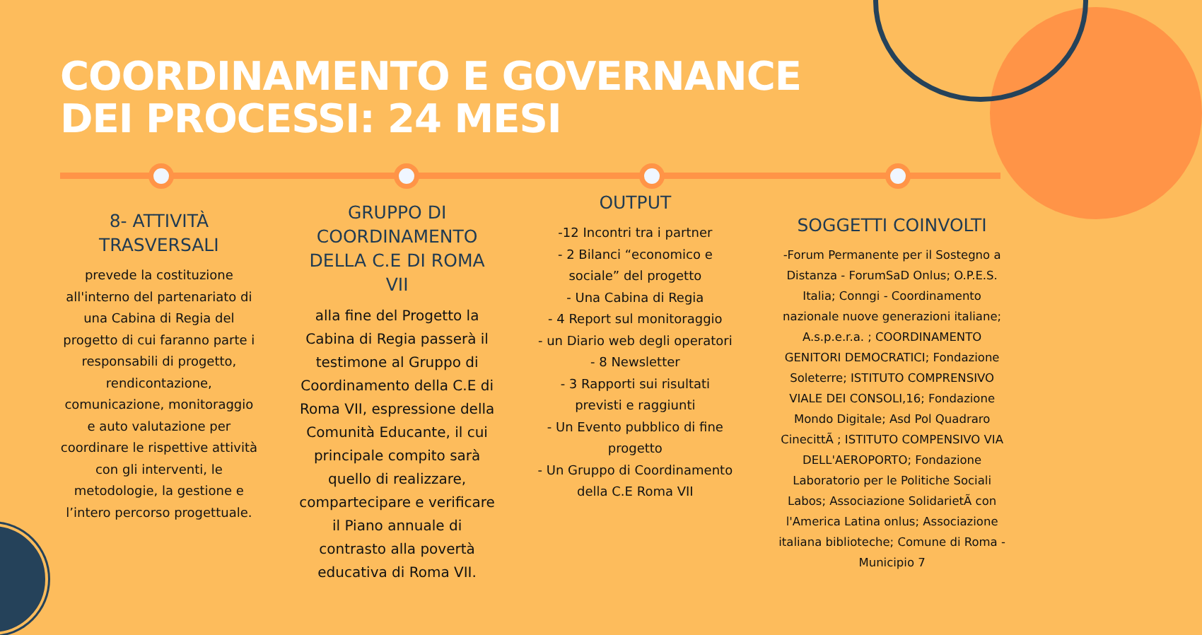COORDINAMENTO E GOVERNANCE
DEI PROCESSI: 24 MESI
8- ATTIVITÀ TRASVERSALI
prevede la costituzione all'interno del partenariato di una Cabina di Regia del progetto di cui faranno parte i responsabili di progetto, rendicontazione, comunicazione, monitoraggio e auto valutazione per coordinare le rispettive attività con gli interventi, le metodologie, la gestione e l’intero percorso progettuale.
GRUPPO DI COORDINAMENTO DELLA C.E DI ROMA VII
alla fine del Progetto la Cabina di Regia passerà il testimone al Gruppo di Coordinamento della C.E di Roma VII, espressione della Comunità Educante, il cui principale compito sarà quello di realizzare, compartecipare e verificare il Piano annuale di contrasto alla povertà educativa di Roma VII.
OUTPUT
-12 Incontri tra i partner
- 2 Bilanci “economico e sociale” del progetto
- Una Cabina di Regia
- 4 Report sul monitoraggio
- un Diario web degli operatori
- 8 Newsletter
- 3 Rapporti sui risultati previsti e raggiunti
- Un Evento pubblico di fine progetto
- Un Gruppo di Coordinamento della C.E Roma VII
SOGGETTI COINVOLTI
-Forum Permanente per il Sostegno a Distanza - ForumSaD Onlus; O.P.E.S. Italia; Conngi - Coordinamento nazionale nuove generazioni italiane; A.s.p.e.r.a. ; COORDINAMENTO GENITORI DEMOCRATICI; Fondazione Soleterre; ISTITUTO COMPRENSIVO VIALE DEI CONSOLI,16; Fondazione Mondo Digitale; Asd Pol Quadraro CinecittÃ ; ISTITUTO COMPENSIVO VIA DELL'AEROPORTO; Fondazione Laboratorio per le Politiche Sociali Labos; Associazione SolidarietÃ con l'America Latina onlus; Associazione italiana biblioteche; Comune di Roma - Municipio 7